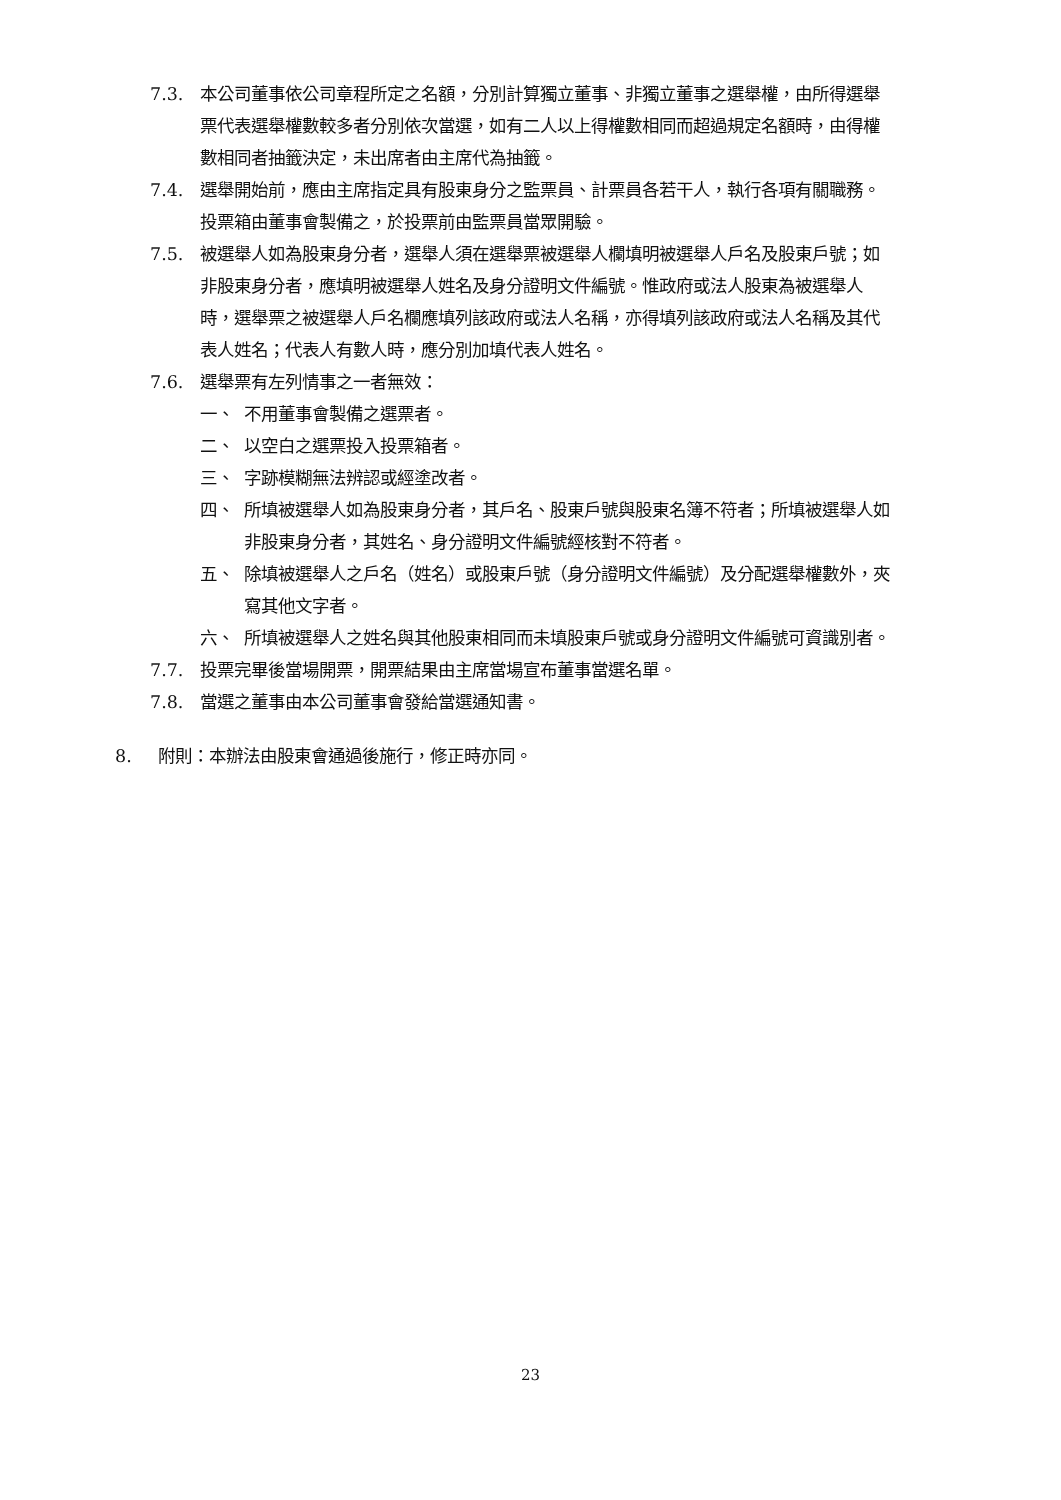7.3. 本公司董事依公司章程所定之名額，分別計算獨立董事、非獨立董事之選舉權，由所得選舉票代表選舉權數較多者分別依次當選，如有二人以上得權數相同而超過規定名額時，由得權數相同者抽籤決定，未出席者由主席代為抽籤。
7.4. 選舉開始前，應由主席指定具有股東身分之監票員、計票員各若干人，執行各項有關職務。投票箱由董事會製備之，於投票前由監票員當眾開驗。
7.5. 被選舉人如為股東身分者，選舉人須在選舉票被選舉人欄填明被選舉人戶名及股東戶號；如非股東身分者，應填明被選舉人姓名及身分證明文件編號。惟政府或法人股東為被選舉人時，選舉票之被選舉人戶名欄應填列該政府或法人名稱，亦得填列該政府或法人名稱及其代表人姓名；代表人有數人時，應分別加填代表人姓名。
7.6. 選舉票有左列情事之一者無效：
一、 不用董事會製備之選票者。
二、 以空白之選票投入投票箱者。
三、 字跡模糊無法辨認或經塗改者。
四、 所填被選舉人如為股東身分者，其戶名、股東戶號與股東名簿不符者；所填被選舉人如非股東身分者，其姓名、身分證明文件編號經核對不符者。
五、 除填被選舉人之戶名（姓名）或股東戶號（身分證明文件編號）及分配選舉權數外，夾寫其他文字者。
六、 所填被選舉人之姓名與其他股東相同而未填股東戶號或身分證明文件編號可資識別者。
7.7. 投票完畢後當場開票，開票結果由主席當場宣布董事當選名單。
7.8. 當選之董事由本公司董事會發給當選通知書。
8. 附則：本辦法由股東會通過後施行，修正時亦同。
23